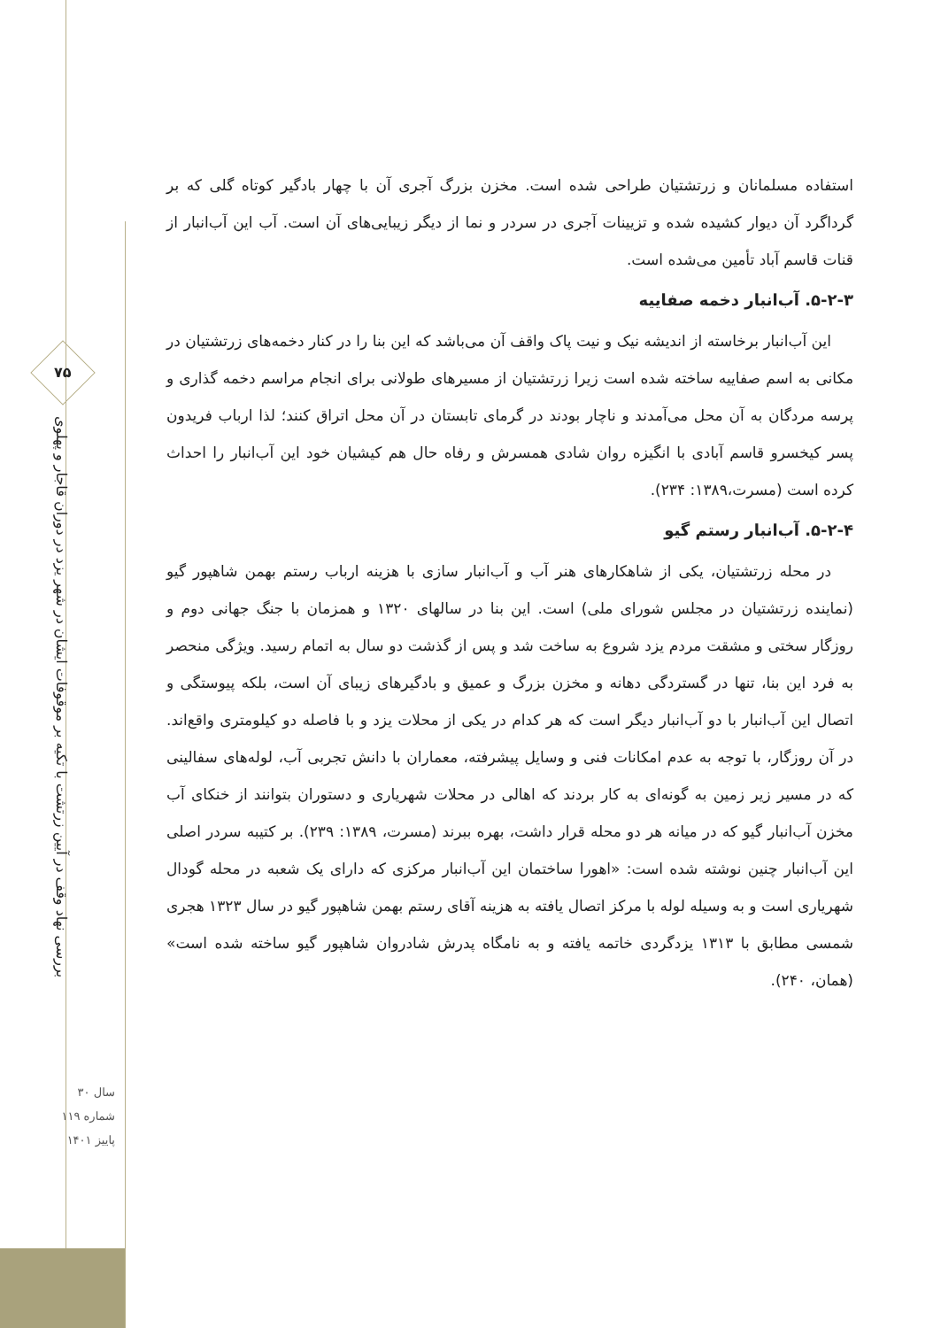۷۵
بررسی نهاد وقف در آیین زرتشت با تکیه بر موقوفات ایشان در شهر یزد در دوران قاجار و پهلوی
سال ۳۰
شماره ۱۱۹
پاییز ۱۴۰۱
استفاده مسلمانان و زرتشتیان طراحی شده است. مخزن بزرگ آجری آن با چهار بادگیر کوتاه گلی که بر گرداگرد آن دیوار کشیده شده و تزیینات آجری در سردر و نما از دیگر زیبایی‌های آن است. آب این آب‌انبار از قنات قاسم آباد تأمین می‌شده است.
۵-۲-۳. آب‌انبار دخمه صفاییه
این آب‌انبار برخاسته از اندیشه نیک و نیت پاک واقف آن می‌باشد که این بنا را در کنار دخمه‌های زرتشتیان در مکانی به اسم صفاییه ساخته شده است زیرا زرتشتیان از مسیرهای طولانی برای انجام مراسم دخمه گذاری و پرسه مردگان به آن محل می‌آمدند و ناچار بودند در گرمای تابستان در آن محل اتراق کنند؛ لذا ارباب فریدون پسر کیخسرو قاسم آبادی با انگیزه روان شادی همسرش و رفاه حال هم کیشیان خود این آب‌انبار را احداث کرده است (مسرت،۱۳۸۹: ۲۳۴).
۵-۲-۴. آب‌انبار رستم گیو
در محله زرتشتیان، یکی از شاهکارهای هنر آب و آب‌انبار سازی با هزینه ارباب رستم بهمن شاهپور گیو (نماینده زرتشتیان در مجلس شورای ملی) است. این بنا در سالهای ۱۳۲۰ و همزمان با جنگ جهانی دوم و روزگار سختی و مشقت مردم یزد شروع به ساخت شد و پس از گذشت دو سال به اتمام رسید. ویژگی منحصر به فرد این بنا، تنها در گستردگی دهانه و مخزن بزرگ و عمیق و بادگیرهای زیبای آن است، بلکه پیوستگی و اتصال این آب‌انبار با دو آب‌انبار دیگر است که هر کدام در یکی از محلات یزد و با فاصله دو کیلومتری واقع‌اند. در آن روزگار، با توجه به عدم امکانات فنی و وسایل پیشرفته، معماران با دانش تجربی آب، لوله‌های سفالینی که در مسیر زیر زمین به گونه‌ای به کار بردند که اهالی در محلات شهریاری و دستوران بتوانند از خنکای آب مخزن آب‌انبار گیو که در میانه هر دو محله قرار داشت، بهره ببرند (مسرت، ۱۳۸۹: ۲۳۹). بر کتیبه سردر اصلی این آب‌انبار چنین نوشته شده است: «اهورا ساختمان این آب‌انبار مرکزی که دارای یک شعبه در محله گودال شهریاری است و به وسیله لوله با مرکز اتصال یافته به هزینه آقای رستم بهمن شاهپور گیو در سال ۱۳۲۳ هجری شمسی مطابق با ۱۳۱۳ یزدگردی خاتمه یافته و به نامگاه پدرش شادروان شاهپور گیو ساخته شده است» (همان، ۲۴۰).